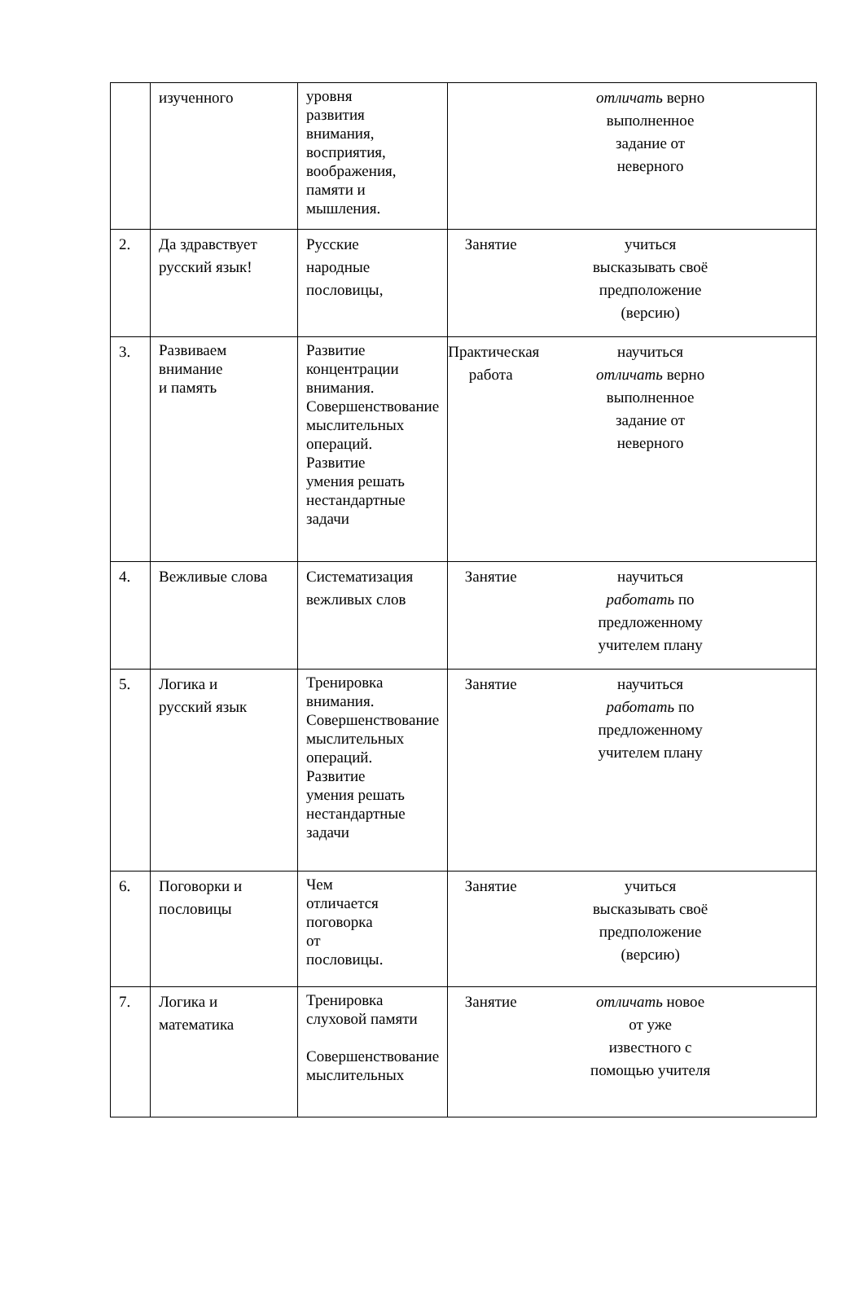| | изученного | уровня развития внимания, восприятия, воображения, памяти и мышления. | отличать верно выполненное задание от неверного |
| 2. | Да здравствует русский язык! | Русские народные пословицы, | Занятие учиться высказывать своё предположение (версию) |
| 3. | Развиваем внимание и память | Развитие концентрации внимания. Совершенствование мыслительных операций. Развитие умения решать нестандартные задачи | Практическая работа научиться отличать верно выполненное задание от неверного |
| 4. | Вежливые слова | Систематизация вежливых слов | Занятие научиться работать по предложенному учителем плану |
| 5. | Логика и русский язык | Тренировка внимания. Совершенствование мыслительных операций. Развитие умения решать нестандартные задачи | Занятие научиться работать по предложенному учителем плану |
| 6. | Поговорки и пословицы | Чем отличается поговорка от пословицы. | Занятие учиться высказывать своё предположение (версию) |
| 7. | Логика и математика | Тренировка слуховой памяти Совершенствование мыслительных | Занятие отличать новое от уже известного с помощью учителя |